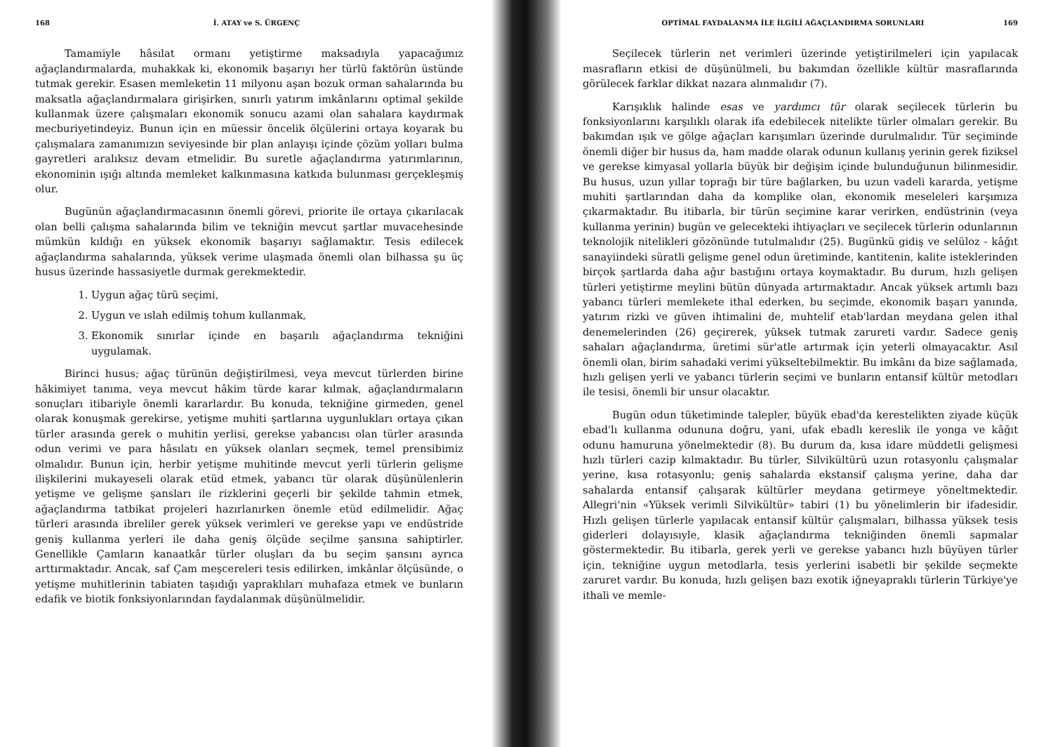168 İ. ATAY ve S. ÜRGENÇ
Tamamiyle hâsılat ormanı yetiştirme maksadıyla yapacağımız ağaçlandırmalarda, muhakkak ki, ekonomik başarıyı her türlü faktörün üstünde tutmak gerekir. Esasen memleketin 11 milyonu aşan bozuk orman sahalarında bu maksatla ağaçlandırmalara girişirken, sınırlı yatırım imkânlarını optimal şekilde kullanmak üzere çalışmaları ekonomik sonucu azami olan sahalara kaydırmak mecburiyetindeyiz. Bunun için en müessir öncelik ölçülerini ortaya koyarak bu çalışmalara zamanımızın seviyesinde bir plan anlayışı içinde çözüm yolları bulma gayretleri aralıksız devam etmelidir. Bu suretle ağaçlandırma yatırımlarının, ekonominin ışığı altında memleket kalkınmasına katkıda bulunması gerçekleşmiş olur.
Bugünün ağaçlandırmacasının önemli görevi, priorite ile ortaya çıkarılacak olan belli çalışma sahalarında bilim ve tekniğin mevcut şartlar muvacehesinde mümkün kıldığı en yüksek ekonomik başarıyı sağlamaktır. Tesis edilecek ağaçlandırma sahalarında, yüksek verime ulaşmada önemli olan bilhassa şu üç husus üzerinde hassasiyetle durmak gerekmektedir.
1. Uygun ağaç türü seçimi,
2. Uygun ve ıslah edilmiş tohum kullanmak,
3. Ekonomik sınırlar içinde en başarılı ağaçlandırma tekniğini uygulamak.
Birinci husus; ağaç türünün değiştirilmesi, veya mevcut türlerden birine hâkimiyet tanıma, veya mevcut hâkim türde karar kılmak, ağaçlandırmaların sonuçları itibariyle önemli kararlardır. Bu konuda, tekniğine girmeden, genel olarak konuşmak gerekirse, yetişme muhiti şartlarına uygunlukları ortaya çıkan türler arasında gerek o muhitin yerlisi, gerekse yabancısı olan türler arasında odun verimi ve para hâsılatı en yüksek olanları seçmek, temel prensibimiz olmalıdır. Bunun için, herbir yetişme muhitinde mevcut yerli türlerin gelişme ilişkilerini mukayeseli olarak etüd etmek, yabancı tür olarak düşünülenlerin yetişme ve gelişme şansları ile rizklerini geçerli bir şekilde tahmin etmek, ağaçlandırma tatbikat projeleri hazırlanırken önemle etüd edilmelidir. Ağaç türleri arasında ibreliler gerek yüksek verimleri ve gerekse yapı ve endüstride geniş kullanma yerleri ile daha geniş ölçüde seçilme şansına sahiptirler. Genellikle Çamların kanaatkâr türler oluşları da bu seçim şansını ayrıca arttırmaktadır. Ancak, saf Çam meşcereleri tesis edilirken, imkânlar ölçüsünde, o yetişme muhitlerinin tabiaten taşıdığı yapraklıları muhafaza etmek ve bunların edafik ve biotik fonksiyonlarından faydalanmak düşünülmelidir.
OPTİMAL FAYDALANMA İLE İLGİLİ AĞAÇLANDIRMA SORUNLARI 169
Seçilecek türlerin net verimleri üzerinde yetiştirilmeleri için yapılacak masrafların etkisi de düşünülmeli, bu bakımdan özellikle kültür masraflarında görülecek farklar dikkat nazara alınmalıdır (7).
Karışıklık halinde esas ve yardımcı tür olarak seçilecek türlerin bu fonksiyonlarını karşılıklı olarak ifa edebilecek nitelikte türler olmaları gerekir. Bu bakımdan ışık ve gölge ağaçları karışımları üzerinde durulmalıdır. Tür seçiminde önemli diğer bir husus da, ham madde olarak odunun kullanış yerinin gerek fiziksel ve gerekse kimyasal yollarla büyük bir değişim içinde bulunduğunun bilinmesidir. Bu husus, uzun yıllar toprağı bir türe bağlarken, bu uzun vadeli kararda, yetişme muhiti şartlarından daha da komplike olan, ekonomik meseleleri karşımıza çıkarmaktadır. Bu itibarla, bir türün seçimine karar verirken, endüstrinin (veya kullanma yerinin) bugün ve gelecekteki ihtiyaçları ve seçilecek türlerin odunlarının teknolojik nitelikleri gözönünde tutulmalıdır (25). Bugünkü gidiş ve selüloz - kâğıt sanayiindeki süratli gelişme genel odun üretiminde, kantitenin, kalite isteklerinden birçok şartlarda daha ağır bastığını ortaya koymaktadır. Bu durum, hızlı gelişen türleri yetiştirme meylini bütün dünyada artırmaktadır. Ancak yüksek artımlı bazı yabancı türleri memlekete ithal ederken, bu seçimde, ekonomik başarı yanında, yatırım rizki ve güven ihtimalini de, muhtelif etab'lardan meydana gelen ithal denemelerinden (26) geçirerek, yüksek tutmak zarureti vardır. Sadece geniş sahaları ağaçlandırma, üretimi sür'atle artırmak için yeterli olmayacaktır. Asıl önemli olan, birim sahadaki verimi yükseltebilmektir. Bu imkânı da bize sağlamada, hızlı gelişen yerli ve yabancı türlerin seçimi ve bunların entansif kültür metodları ile tesisi, önemli bir unsur olacaktır.
Bugün odun tüketiminde talepler, büyük ebad'da kerestelikten ziyade küçük ebad'lı kullanma odununa doğru, yani, ufak ebadlı kereslik ile yonga ve kâğıt odunu hamuruna yönelmektedir (8). Bu durum da, kısa idare müddetli gelişmesi hızlı türleri cazip kılmaktadır. Bu türler, Silvikültürü uzun rotasyonlu çalışmalar yerine, kısa rotasyonlu; geniş sahalarda ekstansif çalışma yerine, daha dar sahalarda entansif çalışarak kültürler meydana getirmeye yöneltmektedir. Allegri'nin «Yüksek verimli Silvikültür» tabiri (1) bu yönelimlerin bir ifadesidir. Hızlı gelişen türlerle yapılacak entansif kültür çalışmaları, bilhassa yüksek tesis giderleri dolayısıyle, klasik ağaçlandırma tekniğinden önemli sapmalar göstermektedir. Bu itibarla, gerek yerli ve gerekse yabancı hızlı büyüyen türler için, tekniğine uygun metodlarla, tesis yerlerini isabetli bir şekilde seçmekte zaruret vardır. Bu konuda, hızlı gelişen bazı exotik iğneyapraklı türlerin Türkiye'ye ithali ve memle-